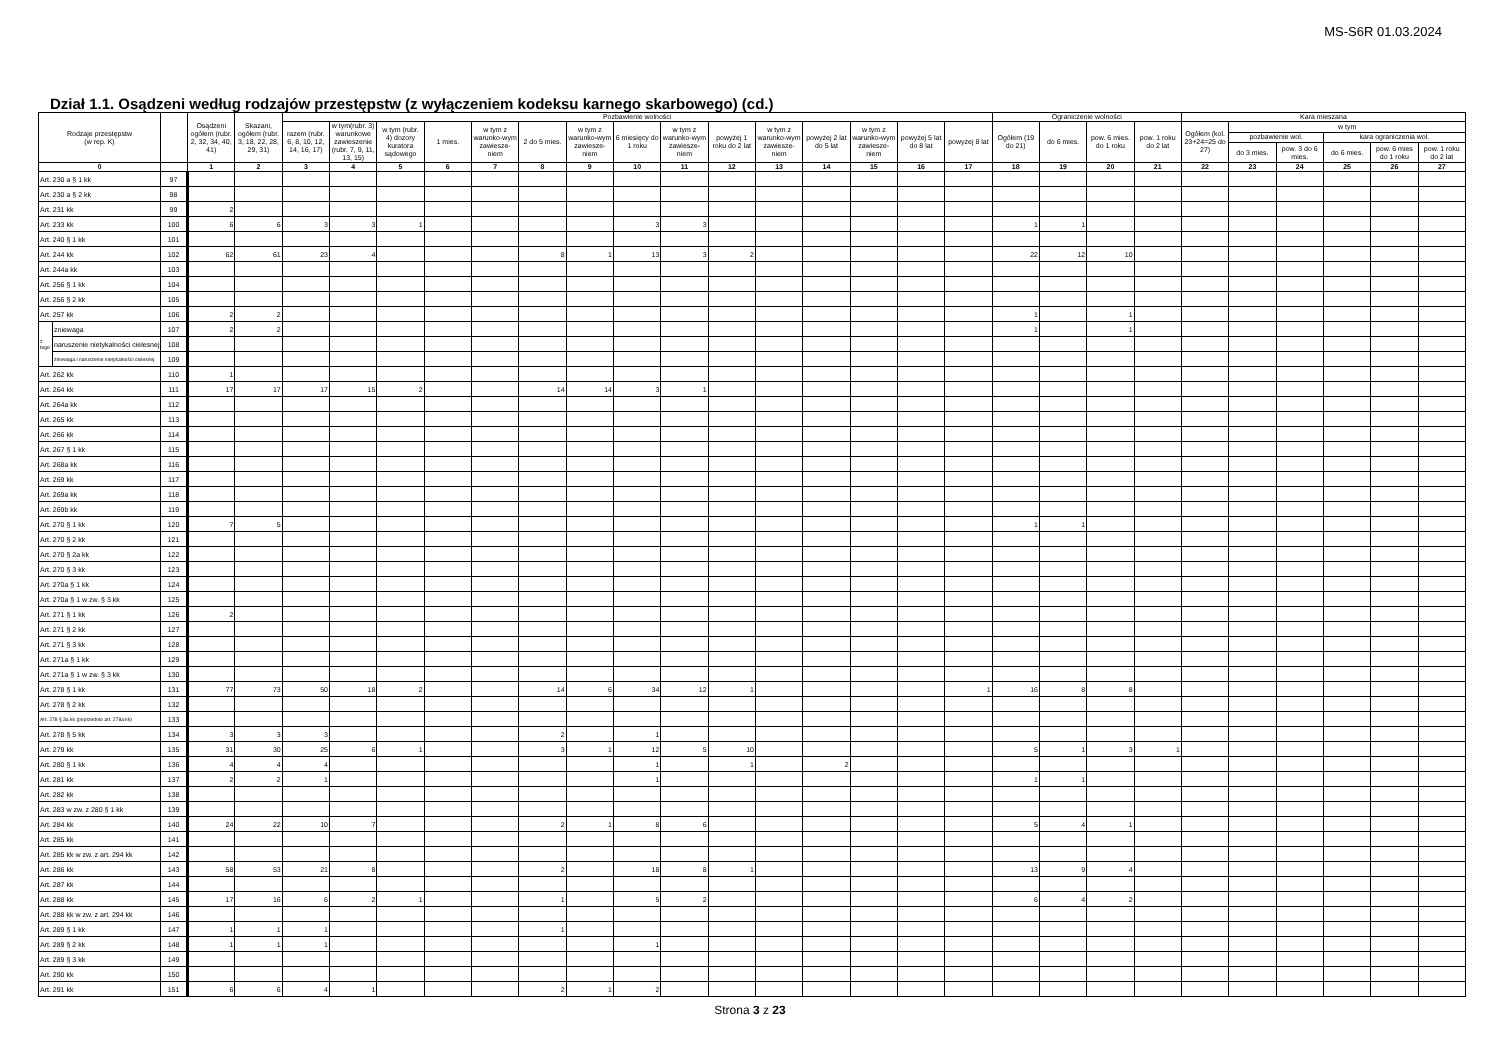MS-S6R 01.03.2024
Dział 1.1. Osądzeni według rodzajów przestępstw (z wyłączeniem kodeksu karnego skarbowego) (cd.)
| Rodzaje przestępstw (w rep. K) | | | Osądzeni ogółem (rubr. 2, 32, 34, 40, 41) | Skazani, ogółem (rubr. 3, 18, 22, 28, 29, 31) | Pozbawienie wolności | | | | | | | | | | | | | | | Ograniczenie wolności | | | | Kara mieszana | | | | | |
| --- | --- | --- | --- | --- | --- | --- | --- | --- | --- | --- | --- | --- | --- | --- | --- | --- | --- | --- | --- | --- | --- | --- | --- | --- | --- | --- | --- | --- | --- |
| | | | | | razem (rubr. 6, 8, 10, 12, 14, 16, 17) | w tym(rubr. 3) warunkowe zawieszenie (rubr. 7, 9, 11, 13, 15) | w tym (rubr. 4) dozory kuratora sądowego | 1 mies. | w tym z warunko-wym zawiesze-niem | 2 do 5 mies. | w tym z warunko-wym zawiesze-niem | 6 miesięcy do 1 roku | w tym z warunko-wym zawiesze-niem | powyżej 1 roku do 2 lat | w tym z warunko-wym zawiesze-niem | powyżej 2 lat do 5 lat | w tym z warunko-wym zawiesze-niem | powyżej 5 lat do 8 lat | powyżej 8 lat | Ogółem (19 do 21) | do 6 mies. | pow. 6 mies. do 1 roku | pow. 1 roku do 2 lat | Ogółem (kol. 23+24=25 do 27) | w tym | | | | |
| | | | | | | | | | | | | | | | | | | | | | | | | | pozbawienie wol. | | kara ograniczenia wol. | | |
| | | | | | | | | | | | | | | | | | | | | | | | | | do 3 mies. | pow. 3 do 6 mies. | do 6 mies. | pow. 6 mies do 1 roku | pow. 1 roku do 2 lat |
| 0 | | | 1 | 2 | 3 | 4 | 5 | 6 | 7 | 8 | 9 | 10 | 11 | 12 | 13 | 14 | 15 | 16 | 17 | 18 | 19 | 20 | 21 | 22 | 23 | 24 | 25 | 26 | 27 |
| Art. 230 a § 1 kk | | 97 | | | | | | | | | | | | | | | | | | | | | | | | | | | |
| Art. 230 a § 2 kk | | 98 | | | | | | | | | | | | | | | | | | | | | | | | | | | |
| Art. 231 kk | | 99 | 2 | | | | | | | | | | | | | | | | | | | | | | | | | | |
| Art. 233 kk | | 100 | 6 | 6 | 3 | 3 | 1 | | | | | 3 | 3 | | | | | | | 1 | 1 | | | | | | | | |
| Art. 240 § 1 kk | | 101 | | | | | | | | | | | | | | | | | | | | | | | | | | | |
| Art. 244 kk | | 102 | 62 | 61 | 23 | 4 | | | | 8 | 1 | 13 | 3 | 2 | | | | | | 22 | 12 | 10 | | | | | | | |
| Art. 244a kk | | 103 | | | | | | | | | | | | | | | | | | | | | | | | | | | |
| Art. 256 § 1 kk | | 104 | | | | | | | | | | | | | | | | | | | | | | | | | | | |
| Art. 256 § 2 kk | | 105 | | | | | | | | | | | | | | | | | | | | | | | | | | | |
| Art. 257 kk | | 106 | 2 | 2 | | | | | | | | | | | | | | | | 1 | | 1 | | | | | | | |
| z tego | zniewaga | 107 | 2 | 2 | | | | | | | | | | | | | | | | 1 | | 1 | | | | | | | |
| | naruszenie nietykalności cielesnej | 108 | | | | | | | | | | | | | | | | | | | | | | | | | | | |
| | zniewaga i naruszenie nietykalności cielesnej | 109 | | | | | | | | | | | | | | | | | | | | | | | | | | | |
| Art. 262 kk | | 110 | 1 | | | | | | | | | | | | | | | | | | | | | | | | | | |
| Art. 264 kk | | 111 | 17 | 17 | 17 | 15 | 2 | | | 14 | 14 | 3 | 1 | | | | | | | | | | | | | | | | |
| Art. 264a kk | | 112 | | | | | | | | | | | | | | | | | | | | | | | | | | | |
| Art. 265 kk | | 113 | | | | | | | | | | | | | | | | | | | | | | | | | | | |
| Art. 266 kk | | 114 | | | | | | | | | | | | | | | | | | | | | | | | | | | |
| Art. 267 § 1 kk | | 115 | | | | | | | | | | | | | | | | | | | | | | | | | | | |
| Art. 268a kk | | 116 | | | | | | | | | | | | | | | | | | | | | | | | | | | |
| Art. 269 kk | | 117 | | | | | | | | | | | | | | | | | | | | | | | | | | | |
| Art. 269a kk | | 118 | | | | | | | | | | | | | | | | | | | | | | | | | | | |
| Art. 269b kk | | 119 | | | | | | | | | | | | | | | | | | | | | | | | | | | |
| Art. 270 § 1 kk | | 120 | 7 | 5 | | | | | | | | | | | | | | | | 1 | 1 | | | | | | | | |
| Art. 270 § 2 kk | | 121 | | | | | | | | | | | | | | | | | | | | | | | | | | | |
| Art. 270 § 2a kk | | 122 | | | | | | | | | | | | | | | | | | | | | | | | | | | |
| Art. 270 § 3 kk | | 123 | | | | | | | | | | | | | | | | | | | | | | | | | | | |
| Art. 270a § 1 kk | | 124 | | | | | | | | | | | | | | | | | | | | | | | | | | | |
| Art. 270a § 1 w zw. § 3 kk | | 125 | | | | | | | | | | | | | | | | | | | | | | | | | | | |
| Art. 271 § 1 kk | | 126 | 2 | | | | | | | | | | | | | | | | | | | | | | | | | | |
| Art. 271 § 2 kk | | 127 | | | | | | | | | | | | | | | | | | | | | | | | | | | |
| Art. 271 § 3 kk | | 128 | | | | | | | | | | | | | | | | | | | | | | | | | | | |
| Art. 271a § 1 kk | | 129 | | | | | | | | | | | | | | | | | | | | | | | | | | | |
| Art. 271a § 1 w zw. § 3 kk | | 130 | | | | | | | | | | | | | | | | | | | | | | | | | | | |
| Art. 278 § 1 kk | | 131 | 77 | 73 | 50 | 18 | 2 | | | 14 | 6 | 34 | 12 | 1 | | | | | 1 | 16 | 8 | 8 | | | | | | | |
| Art. 278 § 2 kk | | 132 | | | | | | | | | | | | | | | | | | | | | | | | | | | |
| Art. 278 § 3a kk (poprzednio art. 278a kk) | | 133 | | | | | | | | | | | | | | | | | | | | | | | | | | | |
| Art. 278 § 5 kk | | 134 | 3 | 3 | 3 | | | | | 2 | | 1 | | | | | | | | | | | | | | | | | |
| Art. 279 kk | | 135 | 31 | 30 | 25 | 6 | 1 | | | 3 | 1 | 12 | 5 | 10 | | | | | | 5 | 1 | 3 | 1 | | | | | | |
| Art. 280 § 1 kk | | 136 | 4 | 4 | 4 | | | | | | | 1 | | 1 | | 2 | | | | | | | | | | | | | |
| Art. 281 kk | | 137 | 2 | 2 | 1 | | | | | | | 1 | | | | | | | | 1 | 1 | | | | | | | | |
| Art. 282 kk | | 138 | | | | | | | | | | | | | | | | | | | | | | | | | | | |
| Art. 283 w zw. z 280 § 1 kk | | 139 | | | | | | | | | | | | | | | | | | | | | | | | | | | |
| Art. 284 kk | | 140 | 24 | 22 | 10 | 7 | | | | 2 | 1 | 8 | 6 | | | | | | | 5 | 4 | 1 | | | | | | | |
| Art. 285 kk | | 141 | | | | | | | | | | | | | | | | | | | | | | | | | | | |
| Art. 285 kk w zw. z art. 294 kk | | 142 | | | | | | | | | | | | | | | | | | | | | | | | | | | |
| Art. 286 kk | | 143 | 58 | 53 | 21 | 8 | | | | 2 | | 18 | 8 | 1 | | | | | | 13 | 9 | 4 | | | | | | | |
| Art. 287 kk | | 144 | | | | | | | | | | | | | | | | | | | | | | | | | | | |
| Art. 288 kk | | 145 | 17 | 16 | 6 | 2 | 1 | | | 1 | | 5 | 2 | | | | | | | 6 | 4 | 2 | | | | | | | |
| Art. 288 kk w zw. z art. 294 kk | | 146 | | | | | | | | | | | | | | | | | | | | | | | | | | | |
| Art. 289 § 1 kk | | 147 | 1 | 1 | 1 | | | | | 1 | | | | | | | | | | | | | | | | | | | |
| Art. 289 § 2 kk | | 148 | 1 | 1 | 1 | | | | | | | 1 | | | | | | | | | | | | | | | | | |
| Art. 289 § 3 kk | | 149 | | | | | | | | | | | | | | | | | | | | | | | | | | | |
| Art. 290 kk | | 150 | | | | | | | | | | | | | | | | | | | | | | | | | | | |
| Art. 291 kk | | 151 | 6 | 6 | 4 | 1 | | | | 2 | 1 | 2 | | | | | | | | | | | | | | | | | |
Strona 3 z 23